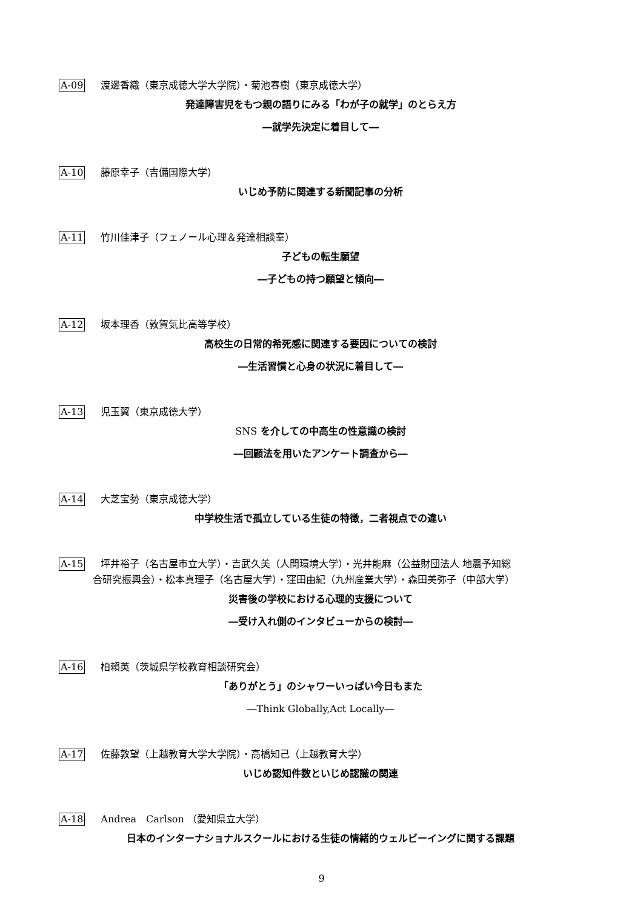A-09 渡邊香織（東京成徳大学大学院）・菊池春樹（東京成徳大学）
発達障害児をもつ親の語りにみる「わが子の就学」のとらえ方
―就学先決定に着目して―
A-10 藤原幸子（吉備国際大学）
いじめ予防に関連する新聞記事の分析
A-11 竹川佳津子（フェノール心理＆発達相談室）
子どもの転生願望
―子どもの持つ願望と傾向―
A-12 坂本理香（敦賀気比高等学校）
高校生の日常的希死感に関連する要因についての検討
―生活習慣と心身の状況に着目して―
A-13 児玉翼（東京成徳大学）
SNS を介しての中高生の性意識の検討
―回顧法を用いたアンケート調査から―
A-14 大芝宝勢（東京成徳大学）
中学校生活で孤立している生徒の特徴，二者視点での違い
A-15 坪井裕子（名古屋市立大学）・吉武久美（人間環境大学）・光井能麻（公益財団法人 地震予知総
合研究振興会）・松本真理子（名古屋大学）・窪田由紀（九州産業大学）・森田美弥子（中部大学）
災害後の学校における心理的支援について
―受け入れ側のインタビューからの検討―
A-16 柏賴英（茨城県学校教育相談研究会）
「ありがとう」のシャワーいっぱい今日もまた
―Think Globally,Act Locally―
A-17 佐藤敦望（上越教育大学大学院）・高橋知己（上越教育大学）
いじめ認知件数といじめ認識の関連
A-18 Andrea　Carlson （愛知県立大学）
日本のインターナショナルスクールにおける生徒の情緒的ウェルビーイングに関する課題
9